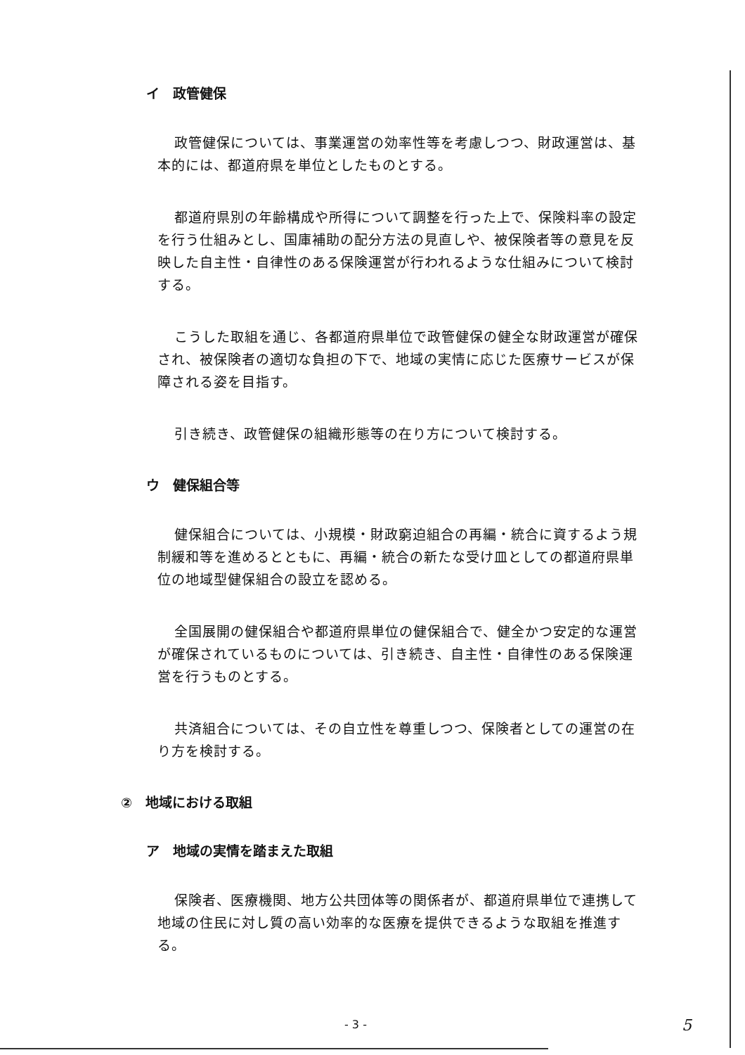イ　政管健保
政管健保については、事業運営の効率性等を考慮しつつ、財政運営は、基本的には、都道府県を単位としたものとする。
都道府県別の年齢構成や所得について調整を行った上で、保険料率の設定を行う仕組みとし、国庫補助の配分方法の見直しや、被保険者等の意見を反映した自主性・自律性のある保険運営が行われるような仕組みについて検討する。
こうした取組を通じ、各都道府県単位で政管健保の健全な財政運営が確保され、被保険者の適切な負担の下で、地域の実情に応じた医療サービスが保障される姿を目指す。
引き続き、政管健保の組織形態等の在り方について検討する。
ウ　健保組合等
健保組合については、小規模・財政窮迫組合の再編・統合に資するよう規制緩和等を進めるとともに、再編・統合の新たな受け皿としての都道府県単位の地域型健保組合の設立を認める。
全国展開の健保組合や都道府県単位の健保組合で、健全かつ安定的な運営が確保されているものについては、引き続き、自主性・自律性のある保険運営を行うものとする。
共済組合については、その自立性を尊重しつつ、保険者としての運営の在り方を検討する。
②　地域における取組
ア　地域の実情を踏まえた取組
保険者、医療機関、地方公共団体等の関係者が、都道府県単位で連携して地域の住民に対し質の高い効率的な医療を提供できるような取組を推進する。
- 3 - 5